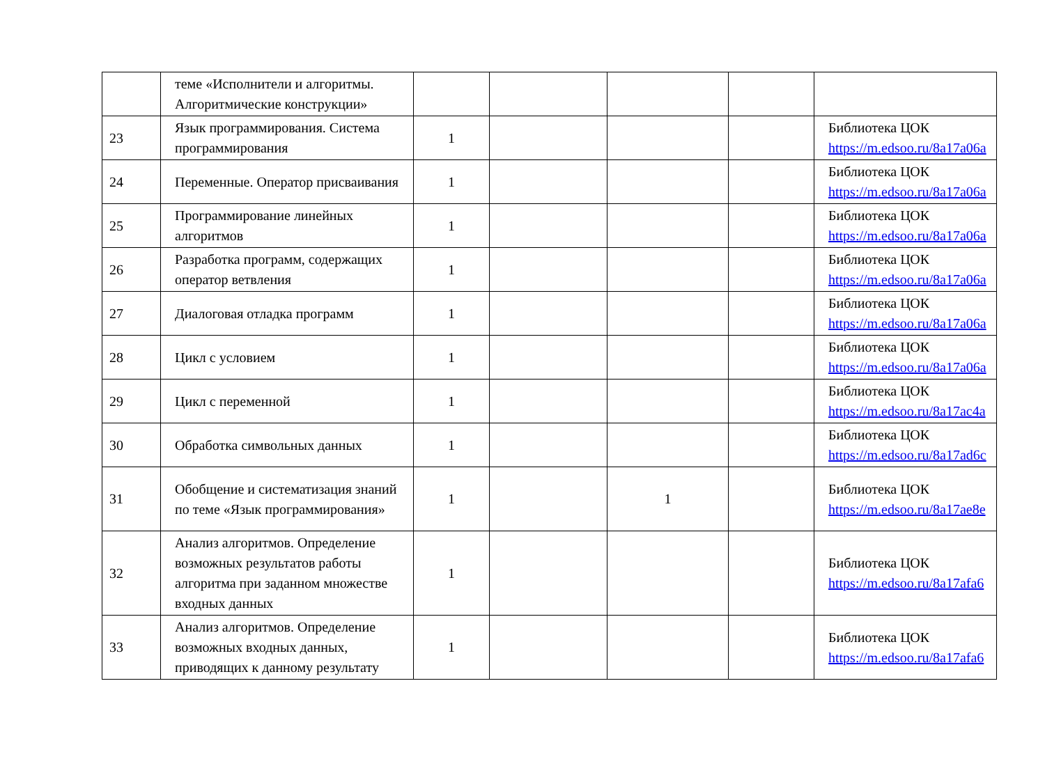| | теме «Исполнители и алгоритмы. Алгоритмические конструкции» | | | | | |
| 23 | Язык программирования. Система программирования | 1 | | | | Библиотека ЦОК https://m.edsoo.ru/8a17a06a |
| 24 | Переменные. Оператор присваивания | 1 | | | | Библиотека ЦОК https://m.edsoo.ru/8a17a06a |
| 25 | Программирование линейных алгоритмов | 1 | | | | Библиотека ЦОК https://m.edsoo.ru/8a17a06a |
| 26 | Разработка программ, содержащих оператор ветвления | 1 | | | | Библиотека ЦОК https://m.edsoo.ru/8a17a06a |
| 27 | Диалоговая отладка программ | 1 | | | | Библиотека ЦОК https://m.edsoo.ru/8a17a06a |
| 28 | Цикл с условием | 1 | | | | Библиотека ЦОК https://m.edsoo.ru/8a17a06a |
| 29 | Цикл с переменной | 1 | | | | Библиотека ЦОК https://m.edsoo.ru/8a17ac4a |
| 30 | Обработка символьных данных | 1 | | | | Библиотека ЦОК https://m.edsoo.ru/8a17ad6c |
| 31 | Обобщение и систематизация знаний по теме «Язык программирования» | 1 | | 1 | | Библиотека ЦОК https://m.edsoo.ru/8a17ae8e |
| 32 | Анализ алгоритмов. Определение возможных результатов работы алгоритма при заданном множестве входных данных | 1 | | | | Библиотека ЦОК https://m.edsoo.ru/8a17afa6 |
| 33 | Анализ алгоритмов. Определение возможных входных данных, приводящих к данному результату | 1 | | | | Библиотека ЦОК https://m.edsoo.ru/8a17afa6 |